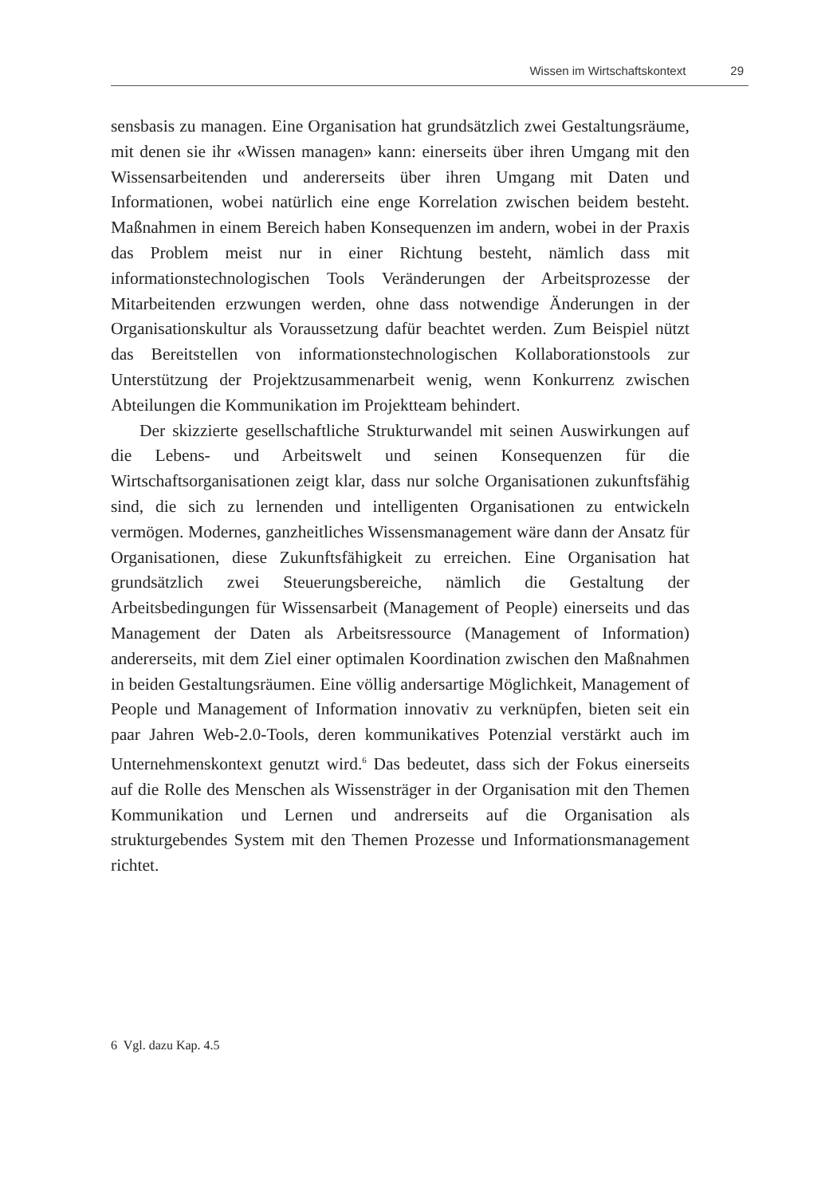Wissen im Wirtschaftskontext 29
sensbasis zu managen. Eine Organisation hat grundsätzlich zwei Gestaltungsräume, mit denen sie ihr «Wissen managen» kann: einerseits über ihren Umgang mit den Wissensarbeitenden und andererseits über ihren Umgang mit Daten und Informationen, wobei natürlich eine enge Korrelation zwischen beidem besteht. Maßnahmen in einem Bereich haben Konsequenzen im andern, wobei in der Praxis das Problem meist nur in einer Richtung besteht, nämlich dass mit informationstechnologischen Tools Veränderungen der Arbeitsprozesse der Mitarbeitenden erzwungen werden, ohne dass notwendige Änderungen in der Organisationskultur als Voraussetzung dafür beachtet werden. Zum Beispiel nützt das Bereitstellen von informationstechnologischen Kollaborationstools zur Unterstützung der Projektzusammenarbeit wenig, wenn Konkurrenz zwischen Abteilungen die Kommunikation im Projektteam behindert.
Der skizzierte gesellschaftliche Strukturwandel mit seinen Auswirkungen auf die Lebens- und Arbeitswelt und seinen Konsequenzen für die Wirtschaftsorganisationen zeigt klar, dass nur solche Organisationen zukunftsfähig sind, die sich zu lernenden und intelligenten Organisationen zu entwickeln vermögen. Modernes, ganzheitliches Wissensmanagement wäre dann der Ansatz für Organisationen, diese Zukunftsfähigkeit zu erreichen. Eine Organisation hat grundsätzlich zwei Steuerungsbereiche, nämlich die Gestaltung der Arbeitsbedingungen für Wissensarbeit (Management of People) einerseits und das Management der Daten als Arbeitsressource (Management of Information) andererseits, mit dem Ziel einer optimalen Koordination zwischen den Maßnahmen in beiden Gestaltungsräumen. Eine völlig andersartige Möglichkeit, Management of People und Management of Information innovativ zu verknüpfen, bieten seit ein paar Jahren Web-2.0-Tools, deren kommunikatives Potenzial verstärkt auch im Unternehmenskontext genutzt wird.<sup>6</sup> Das bedeutet, dass sich der Fokus einerseits auf die Rolle des Menschen als Wissensträger in der Organisation mit den Themen Kommunikation und Lernen und andrerseits auf die Organisation als strukturgebendes System mit den Themen Prozesse und Informationsmanagement richtet.
6 Vgl. dazu Kap. 4.5